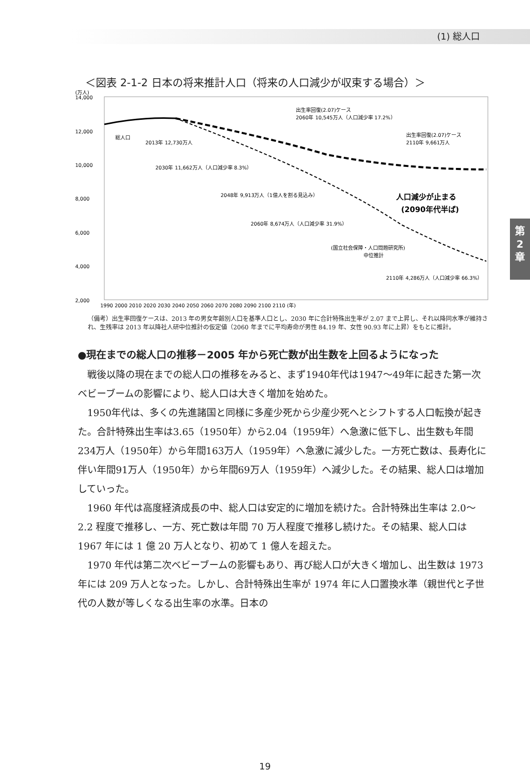(1) 総人口
第
2
章
＜図表 2-1-2 日本の将来推計人口（将来の人口減少が収束する場合）＞
(万人)
14,000
12,000
10,000
8,000
6,000
4,000
2,000
総人口
2013年 12,730万人
2030年 11,662万人（人口減少率 8.3%）
2048年 9,913万人（1億人を割る見込み）
2060年 8,674万人（人口減少率 31.9%）
出生率回復(2.07)ケース
2060年 10,545万人（人口減少率 17.2%）
出生率回復(2.07)ケース
2110年 9,661万人
人口減少が止まる
(2090年代半ば)
(国立社会保障・人口問題研究所)
中位推計
2110年 4,286万人（人口減少率 66.3%）
1990 2000 2010 2020 2030 2040 2050 2060 2070 2080 2090 2100 2110 (年)
（備考）出生率回復ケースは、2013 年の男女年齢別人口を基準人口とし、2030 年に合計特殊出生率が 2.07 まで上昇し、それ以降同水準が維持され、生残率は 2013 年以降社人研中位推計の仮定値（2060 年までに平均寿命が男性 84.19 年、女性 90.93 年に上昇）をもとに推計。
●現在までの総人口の推移－2005 年から死亡数が出生数を上回るようになった
戦後以降の現在までの総人口の推移をみると、まず1940年代は1947～49年に起きた第一次ベビーブームの影響により、総人口は大きく増加を始めた。
1950年代は、多くの先進諸国と同様に多産少死から少産少死へとシフトする人口転換が起きた。合計特殊出生率は3.65（1950年）から2.04（1959年）へ急激に低下し、出生数も年間234万人（1950年）から年間163万人（1959年）へ急激に減少した。一方死亡数は、長寿化に伴い年間91万人（1950年）から年間69万人（1959年）へ減少した。その結果、総人口は増加していった。
1960 年代は高度経済成長の中、総人口は安定的に増加を続けた。合計特殊出生率は 2.0～2.2 程度で推移し、一方、死亡数は年間 70 万人程度で推移し続けた。その結果、総人口は 1967 年には 1 億 20 万人となり、初めて 1 億人を超えた。
1970 年代は第二次ベビーブームの影響もあり、再び総人口が大きく増加し、出生数は 1973 年には 209 万人となった。しかし、合計特殊出生率が 1974 年に人口置換水準（親世代と子世代の人数が等しくなる出生率の水準。日本の
19